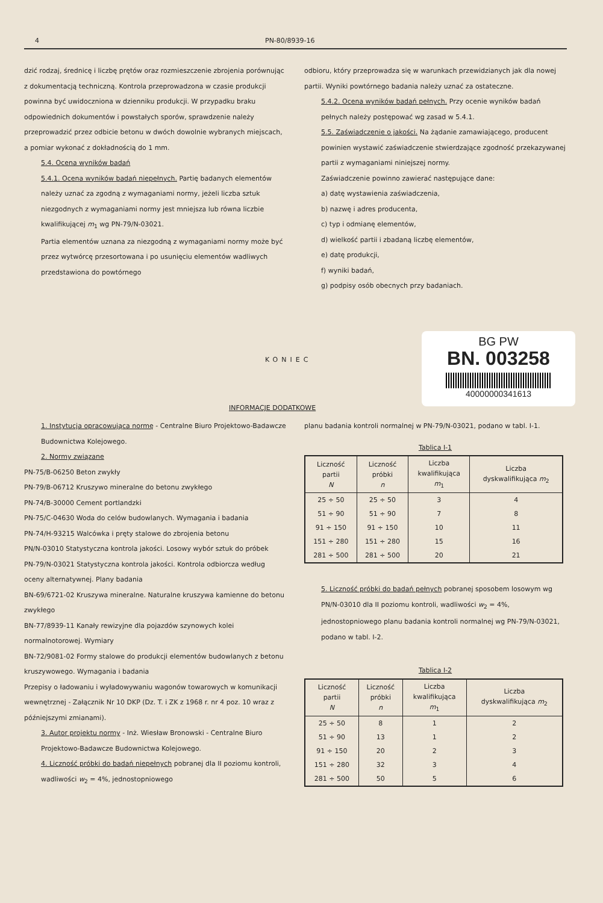4 PN-80/8939-16
dzić rodzaj, średnicę i liczbę prętów oraz rozmieszczenie zbrojenia porównując z dokumentacją techniczną. Kontrola przeprowadzona w czasie produkcji powinna być uwidoczniona w dzienniku produkcji. W przypadku braku odpowiednich dokumentów i powstałych sporów, sprawdzenie należy przeprowadzić przez odbicie betonu w dwóch dowolnie wybranych miejscach, a pomiar wykonać z dokładnością do 1 mm.
5.4. Ocena wyników badań
5.4.1. Ocena wyników badań niepełnych. Partię badanych elementów należy uznać za zgodną z wymaganiami normy, jeżeli liczba sztuk niezgodnych z wymaganiami normy jest mniejsza lub równa liczbie kwalifikującej m<sub>1</sub> wg PN-79/N-03021.
Partia elementów uznana za niezgodną z wymaganiami normy może być przez wytwórcę przesortowana i po usunięciu elementów wadliwych przedstawiona do powtórnego
odbioru, który przeprowadza się w warunkach przewidzianych jak dla nowej partii. Wyniki powtórnego badania należy uznać za ostateczne.
5.4.2. Ocena wyników badań pełnych. Przy ocenie wyników badań pełnych należy postępować wg zasad w 5.4.1.
5.5. Zaświadczenie o jakości. Na żądanie zamawiającego, producent powinien wystawić zaświadczenie stwierdzające zgodność przekazywanej partii z wymaganiami niniejszej normy.
Zaświadczenie powinno zawierać następujące dane:
a) datę wystawienia zaświadczenia,
b) nazwę i adres producenta,
c) typ i odmianę elementów,
d) wielkość partii i zbadaną liczbę elementów,
e) datę produkcji,
f) wyniki badań,
g) podpisy osób obecnych przy badaniach.
BG PW
BN. 003258
40000000341613
KONIEC
INFORMACJE DODATKOWE
1. Instytucja opracowująca normę - Centralne Biuro Projektowo-Badawcze Budownictwa Kolejowego.
2. Normy związane
PN-75/B-06250 Beton zwykły
PN-79/B-06712 Kruszywo mineralne do betonu zwykłego
PN-74/B-30000 Cement portlandzki
PN-75/C-04630 Woda do celów budowlanych. Wymagania i badania
PN-74/H-93215 Walcówka i pręty stalowe do zbrojenia betonu
PN/N-03010 Statystyczna kontrola jakości. Losowy wybór sztuk do próbek
PN-79/N-03021 Statystyczna kontrola jakości. Kontrola odbiorcza według oceny alternatywnej. Plany badania
BN-69/6721-02 Kruszywa mineralne. Naturalne kruszywa kamienne do betonu zwykłego
BN-77/8939-11 Kanały rewizyjne dla pojazdów szynowych kolei normalnotorowej. Wymiary
BN-72/9081-02 Formy stalowe do produkcji elementów budowlanych z betonu kruszywowego. Wymagania i badania
Przepisy o ładowaniu i wyładowywaniu wagonów towarowych w komunikacji wewnętrznej - Załącznik Nr 10 DKP (Dz. T. i ZK z 1968 r. nr 4 poz. 10 wraz z późniejszymi zmianami).
3. Autor projektu normy - Inż. Wiesław Bronowski - Centralne Biuro Projektowo-Badawcze Budownictwa Kolejowego.
4. Liczność próbki do badań niepełnych pobranej dla II poziomu kontroli, wadliwości w<sub>2</sub> = 4%, jednostopniowego
planu badania kontroli normalnej w PN-79/N-03021, podano w tabl. I-1.
Tablica I-1
| Liczność partii N | Liczność próbki n | Liczba kwalifikująca m<sub>1</sub> | Liczba dyskwalifikująca m<sub>2</sub> |
| --- | --- | --- | --- |
| 25 ÷ 50 | 25 ÷ 50 | 3 | 4 |
| 51 ÷ 90 | 51 ÷ 90 | 7 | 8 |
| 91 ÷ 150 | 91 ÷ 150 | 10 | 11 |
| 151 ÷ 280 | 151 ÷ 280 | 15 | 16 |
| 281 ÷ 500 | 281 ÷ 500 | 20 | 21 |
5. Liczność próbki do badań pełnych pobranej sposobem losowym wg PN/N-03010 dla II poziomu kontroli, wadliwości w<sub>2</sub> = 4%, jednostopniowego planu badania kontroli normalnej wg PN-79/N-03021, podano w tabl. I-2.
Tablica I-2
| Liczność partii N | Liczność próbki n | Liczba kwalifikująca m<sub>1</sub> | Liczba dyskwalifikująca m<sub>2</sub> |
| --- | --- | --- | --- |
| 25 ÷ 50 | 8 | 1 | 2 |
| 51 ÷ 90 | 13 | 1 | 2 |
| 91 ÷ 150 | 20 | 2 | 3 |
| 151 ÷ 280 | 32 | 3 | 4 |
| 281 ÷ 500 | 50 | 5 | 6 |